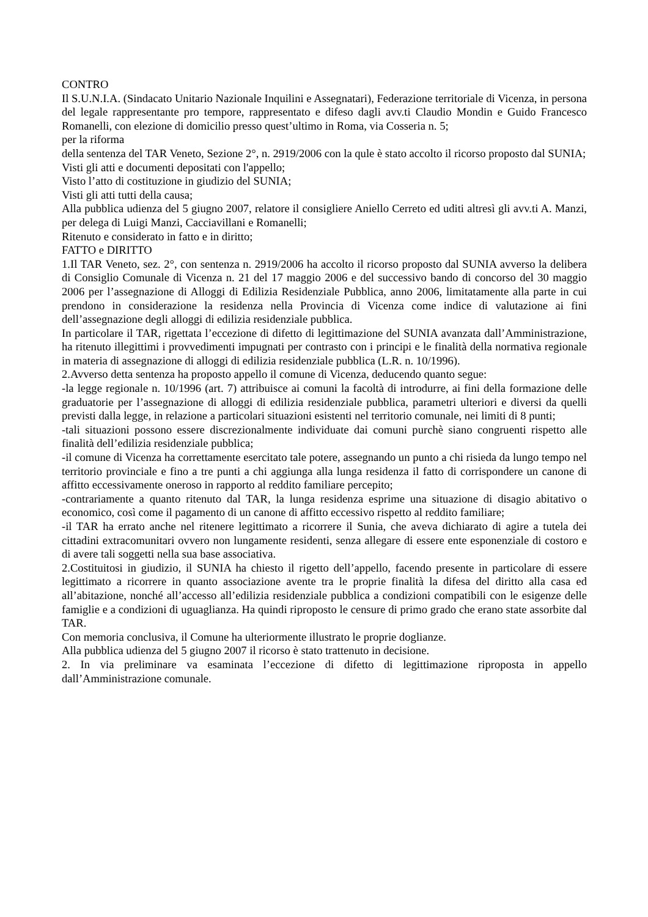CONTRO
Il S.U.N.I.A. (Sindacato Unitario Nazionale Inquilini e Assegnatari), Federazione territoriale di Vicenza, in persona del legale rappresentante pro tempore, rappresentato e difeso dagli avv.ti Claudio Mondin e Guido Francesco Romanelli, con elezione di domicilio presso quest’ultimo in Roma, via Cosseria n. 5;
per la riforma
della sentenza del TAR Veneto, Sezione 2°, n. 2919/2006 con la qule è stato accolto il ricorso proposto dal SUNIA;
Visti gli atti e documenti depositati con l'appello;
Visto l’atto di costituzione in giudizio del SUNIA;
Visti gli atti tutti della causa;
Alla pubblica udienza del 5 giugno 2007, relatore il consigliere Aniello Cerreto ed uditi altresì gli avv.ti A. Manzi, per delega di Luigi Manzi, Cacciavillani e Romanelli;
Ritenuto e considerato in fatto e in diritto;
FATTO e DIRITTO
1.Il TAR Veneto, sez. 2°, con sentenza n. 2919/2006 ha accolto il ricorso proposto dal SUNIA avverso la delibera di Consiglio Comunale di Vicenza n. 21 del 17 maggio 2006 e del successivo bando di concorso del 30 maggio 2006 per l’assegnazione di Alloggi di Edilizia Residenziale Pubblica, anno 2006, limitatamente alla parte in cui prendono in considerazione la residenza nella Provincia di Vicenza come indice di valutazione ai fini dell’assegnazione degli alloggi di edilizia residenziale pubblica.
In particolare il TAR, rigettata l’eccezione di difetto di legittimazione del SUNIA avanzata dall’Amministrazione, ha ritenuto illegittimi i provvedimenti impugnati per contrasto con i principi e le finalità della normativa regionale in materia di assegnazione di alloggi di edilizia residenziale pubblica (L.R. n. 10/1996).
2.Avverso detta sentenza ha proposto appello il comune di Vicenza, deducendo quanto segue:
-la legge regionale n. 10/1996 (art. 7) attribuisce ai comuni la facoltà di introdurre, ai fini della formazione delle graduatorie per l’assegnazione di alloggi di edilizia residenziale pubblica, parametri ulteriori e diversi da quelli previsti dalla legge, in relazione a particolari situazioni esistenti nel territorio comunale, nei limiti di 8 punti;
-tali situazioni possono essere discrezionalmente individuate dai comuni purchè siano congruenti rispetto alle finalità dell’edilizia residenziale pubblica;
-il comune di Vicenza ha correttamente esercitato tale potere, assegnando un punto a chi risieda da lungo tempo nel territorio provinciale e fino a tre punti a chi aggiunga alla lunga residenza il fatto di corrispondere un canone di affitto eccessivamente oneroso in rapporto al reddito familiare percepito;
-contrariamente a quanto ritenuto dal TAR, la lunga residenza esprime una situazione di disagio abitativo o economico, così come il pagamento di un canone di affitto eccessivo rispetto al reddito familiare;
-il TAR ha errato anche nel ritenere legittimato a ricorrere il Sunia, che aveva dichiarato di agire a tutela dei cittadini extracomunitari ovvero non lungamente residenti, senza allegare di essere ente esponenziale di costoro e di avere tali soggetti nella sua base associativa.
2.Costituitosi in giudizio, il SUNIA ha chiesto il rigetto dell’appello, facendo presente in particolare di essere legittimato a ricorrere in quanto associazione avente tra le proprie finalità la difesa del diritto alla casa ed all’abitazione, nonché all’accesso all’edilizia residenziale pubblica a condizioni compatibili con le esigenze delle famiglie e a condizioni di uguaglianza. Ha quindi riproposto le censure di primo grado che erano state assorbite dal TAR.
Con memoria conclusiva, il Comune ha ulteriormente illustrato le proprie doglianze.
Alla pubblica udienza del 5 giugno 2007 il ricorso è stato trattenuto in decisione.
2. In via preliminare va esaminata l’eccezione di difetto di legittimazione riproposta in appello dall’Amministrazione comunale.